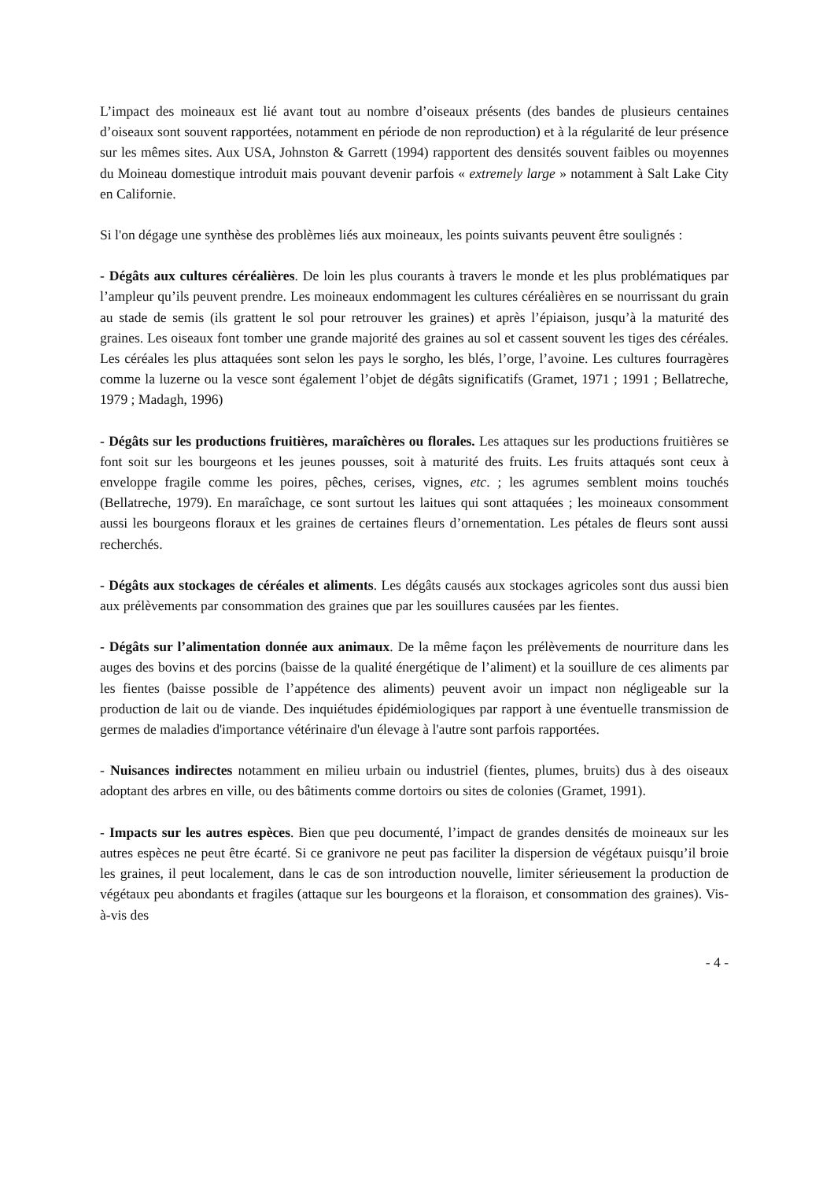L’impact des moineaux est lié avant tout au nombre d’oiseaux présents (des bandes de plusieurs centaines d’oiseaux sont souvent rapportées, notamment en période de non reproduction) et à la régularité de leur présence sur les mêmes sites. Aux USA, Johnston & Garrett (1994) rapportent des densités souvent faibles ou moyennes du Moineau domestique introduit mais pouvant devenir parfois « extremely large » notamment à Salt Lake City en Californie.
Si l'on dégage une synthèse des problèmes liés aux moineaux, les points suivants peuvent être soulignés :
- Dégâts aux cultures céréalières. De loin les plus courants à travers le monde et les plus problématiques par l’ampleur qu’ils peuvent prendre. Les moineaux endommagent les cultures céréalières en se nourrissant du grain au stade de semis (ils grattent le sol pour retrouver les graines) et après l’épiaison, jusqu’à la maturité des graines. Les oiseaux font tomber une grande majorité des graines au sol et cassent souvent les tiges des céréales. Les céréales les plus attaquées sont selon les pays le sorgho, les blés, l’orge, l’avoine. Les cultures fourragères comme la luzerne ou la vesce sont également l’objet de dégâts significatifs (Gramet, 1971 ; 1991 ; Bellatreche, 1979 ; Madagh, 1996)
- Dégâts sur les productions fruitières, maraîchères ou florales. Les attaques sur les productions fruitières se font soit sur les bourgeons et les jeunes pousses, soit à maturité des fruits. Les fruits attaqués sont ceux à enveloppe fragile comme les poires, pêches, cerises, vignes, etc. ; les agrumes semblent moins touchés (Bellatreche, 1979). En maraîchage, ce sont surtout les laitues qui sont attaquées ; les moineaux consomment aussi les bourgeons floraux et les graines de certaines fleurs d’ornementation. Les pétales de fleurs sont aussi recherchés.
- Dégâts aux stockages de céréales et aliments. Les dégâts causés aux stockages agricoles sont dus aussi bien aux prélèvements par consommation des graines que par les souillures causées par les fientes.
- Dégâts sur l’alimentation donnée aux animaux. De la même façon les prélèvements de nourriture dans les auges des bovins et des porcins (baisse de la qualité énergétique de l’aliment) et la souillure de ces aliments par les fientes (baisse possible de l’appétence des aliments) peuvent avoir un impact non négligeable sur la production de lait ou de viande. Des inquiétudes épidémiologiques par rapport à une éventuelle transmission de germes de maladies d'importance vétérinaire d'un élevage à l'autre sont parfois rapportées.
- Nuisances indirectes notamment en milieu urbain ou industriel (fientes, plumes, bruits) dus à des oiseaux adoptant des arbres en ville, ou des bâtiments comme dortoirs ou sites de colonies (Gramet, 1991).
- Impacts sur les autres espèces. Bien que peu documenté, l’impact de grandes densités de moineaux sur les autres espèces ne peut être écarté. Si ce granivore ne peut pas faciliter la dispersion de végétaux puisqu’il broie les graines, il peut localement, dans le cas de son introduction nouvelle, limiter sérieusement la production de végétaux peu abondants et fragiles (attaque sur les bourgeons et la floraison, et consommation des graines). Vis-à-vis des
- 4 -